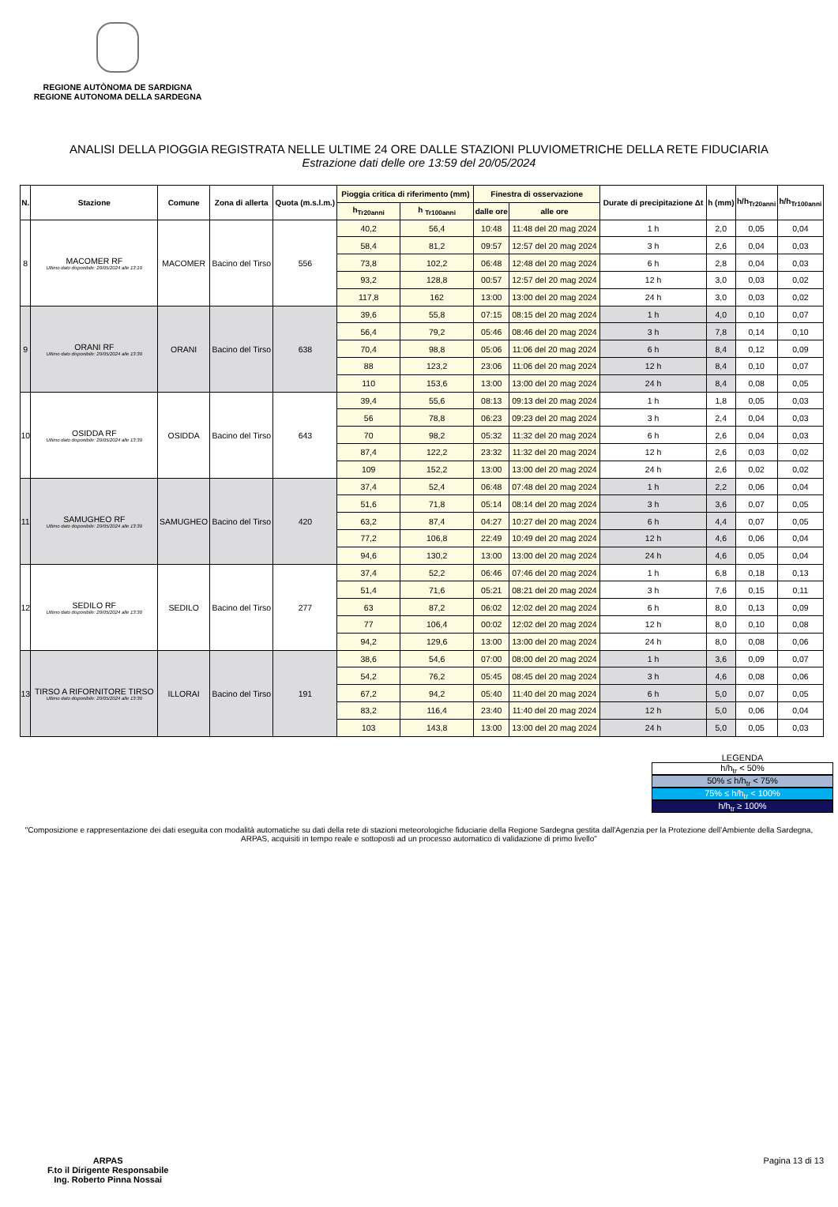REGIONE AUTÒNOMA DE SARDIGNA
REGIONE AUTONOMA DELLA SARDEGNA
ANALISI DELLA PIOGGIA REGISTRATA NELLE ULTIME 24 ORE DALLE STAZIONI PLUVIOMETRICHE DELLA RETE FIDUCIARIA
Estrazione dati delle ore 13:59 del 20/05/2024
| N. | Stazione | Comune | Zona di allerta | Quota (m.s.l.m.) | Pioggia critica di riferimento (mm) | | Finestra di osservazione | | Durate di precipitazione Δt | h (mm) | h/h<sub>Tr20anni</sub> | h/h<sub>Tr100anni</sub> |
| --- | --- | --- | --- | --- | --- | --- | --- | --- | --- | --- | --- | --- |
| | | | | | h<sub>Tr20anni</sub> | h <sub>Tr100anni</sub> | dalle ore | alle ore | | | | |
| 8 | MACOMER RF Ultimo dato disponibile: 20/05/2024 alle 13:10 | MACOMER | Bacino del Tirso | 556 | 40,2 | 56,4 | 10:48 | 11:48 del 20 mag 2024 | 1 h | 2,0 | 0,05 | 0,04 |
| | | | | | 58,4 | 81,2 | 09:57 | 12:57 del 20 mag 2024 | 3 h | 2,6 | 0,04 | 0,03 |
| | | | | | 73,8 | 102,2 | 06:48 | 12:48 del 20 mag 2024 | 6 h | 2,8 | 0,04 | 0,03 |
| | | | | | 93,2 | 128,8 | 00:57 | 12:57 del 20 mag 2024 | 12 h | 3,0 | 0,03 | 0,02 |
| | | | | | 117,8 | 162 | 13:00 | 13:00 del 20 mag 2024 | 24 h | 3,0 | 0,03 | 0,02 |
| 9 | ORANI RF Ultimo dato disponibile: 20/05/2024 alle 13:30 | ORANI | Bacino del Tirso | 638 | 39,6 | 55,8 | 07:15 | 08:15 del 20 mag 2024 | 1 h | 4,0 | 0,10 | 0,07 |
| | | | | | 56,4 | 79,2 | 05:46 | 08:46 del 20 mag 2024 | 3 h | 7,8 | 0,14 | 0,10 |
| | | | | | 70,4 | 98,8 | 05:06 | 11:06 del 20 mag 2024 | 6 h | 8,4 | 0,12 | 0,09 |
| | | | | | 88 | 123,2 | 23:06 | 11:06 del 20 mag 2024 | 12 h | 8,4 | 0,10 | 0,07 |
| | | | | | 110 | 153,6 | 13:00 | 13:00 del 20 mag 2024 | 24 h | 8,4 | 0,08 | 0,05 |
| 10 | OSIDDA RF Ultimo dato disponibile: 20/05/2024 alle 13:30 | OSIDDA | Bacino del Tirso | 643 | 39,4 | 55,6 | 08:13 | 09:13 del 20 mag 2024 | 1 h | 1,8 | 0,05 | 0,03 |
| | | | | | 56 | 78,8 | 06:23 | 09:23 del 20 mag 2024 | 3 h | 2,4 | 0,04 | 0,03 |
| | | | | | 70 | 98,2 | 05:32 | 11:32 del 20 mag 2024 | 6 h | 2,6 | 0,04 | 0,03 |
| | | | | | 87,4 | 122,2 | 23:32 | 11:32 del 20 mag 2024 | 12 h | 2,6 | 0,03 | 0,02 |
| | | | | | 109 | 152,2 | 13:00 | 13:00 del 20 mag 2024 | 24 h | 2,6 | 0,02 | 0,02 |
| 11 | SAMUGHEO RF Ultimo dato disponibile: 20/05/2024 alle 13:30 | SAMUGHEO | Bacino del Tirso | 420 | 37,4 | 52,4 | 06:48 | 07:48 del 20 mag 2024 | 1 h | 2,2 | 0,06 | 0,04 |
| | | | | | 51,6 | 71,8 | 05:14 | 08:14 del 20 mag 2024 | 3 h | 3,6 | 0,07 | 0,05 |
| | | | | | 63,2 | 87,4 | 04:27 | 10:27 del 20 mag 2024 | 6 h | 4,4 | 0,07 | 0,05 |
| | | | | | 77,2 | 106,8 | 22:49 | 10:49 del 20 mag 2024 | 12 h | 4,6 | 0,06 | 0,04 |
| | | | | | 94,6 | 130,2 | 13:00 | 13:00 del 20 mag 2024 | 24 h | 4,6 | 0,05 | 0,04 |
| 12 | SEDILO RF Ultimo dato disponibile: 20/05/2024 alle 13:30 | SEDILO | Bacino del Tirso | 277 | 37,4 | 52,2 | 06:46 | 07:46 del 20 mag 2024 | 1 h | 6,8 | 0,18 | 0,13 |
| | | | | | 51,4 | 71,6 | 05:21 | 08:21 del 20 mag 2024 | 3 h | 7,6 | 0,15 | 0,11 |
| | | | | | 63 | 87,2 | 06:02 | 12:02 del 20 mag 2024 | 6 h | 8,0 | 0,13 | 0,09 |
| | | | | | 77 | 106,4 | 00:02 | 12:02 del 20 mag 2024 | 12 h | 8,0 | 0,10 | 0,08 |
| | | | | | 94,2 | 129,6 | 13:00 | 13:00 del 20 mag 2024 | 24 h | 8,0 | 0,08 | 0,06 |
| 13 | TIRSO A RIFORNITORE TIRSO Ultimo dato disponibile: 20/05/2024 alle 13:30 | ILLORAI | Bacino del Tirso | 191 | 38,6 | 54,6 | 07:00 | 08:00 del 20 mag 2024 | 1 h | 3,6 | 0,09 | 0,07 |
| | | | | | 54,2 | 76,2 | 05:45 | 08:45 del 20 mag 2024 | 3 h | 4,6 | 0,08 | 0,06 |
| | | | | | 67,2 | 94,2 | 05:40 | 11:40 del 20 mag 2024 | 6 h | 5,0 | 0,07 | 0,05 |
| | | | | | 83,2 | 116,4 | 23:40 | 11:40 del 20 mag 2024 | 12 h | 5,0 | 0,06 | 0,04 |
| | | | | | 103 | 143,8 | 13:00 | 13:00 del 20 mag 2024 | 24 h | 5,0 | 0,05 | 0,03 |
LEGENDA
h/h<sub>tr</sub> < 50%
50% ≤ h/h<sub>tr</sub> < 75%
75% ≤ h/h<sub>tr</sub> < 100%
h/h<sub>tr</sub> ≥ 100%
"Composizione e rappresentazione dei dati eseguita con modalità automatiche su dati della rete di stazioni meteorologiche fiduciarie della Regione Sardegna gestita dall'Agenzia per la Protezione dell'Ambiente della Sardegna, ARPAS, acquisiti in tempo reale e sottoposti ad un processo automatico di validazione di primo livello"
ARPAS
F.to il Dirigente Responsabile
Ing. Roberto Pinna Nossai
Pagina 13 di 13